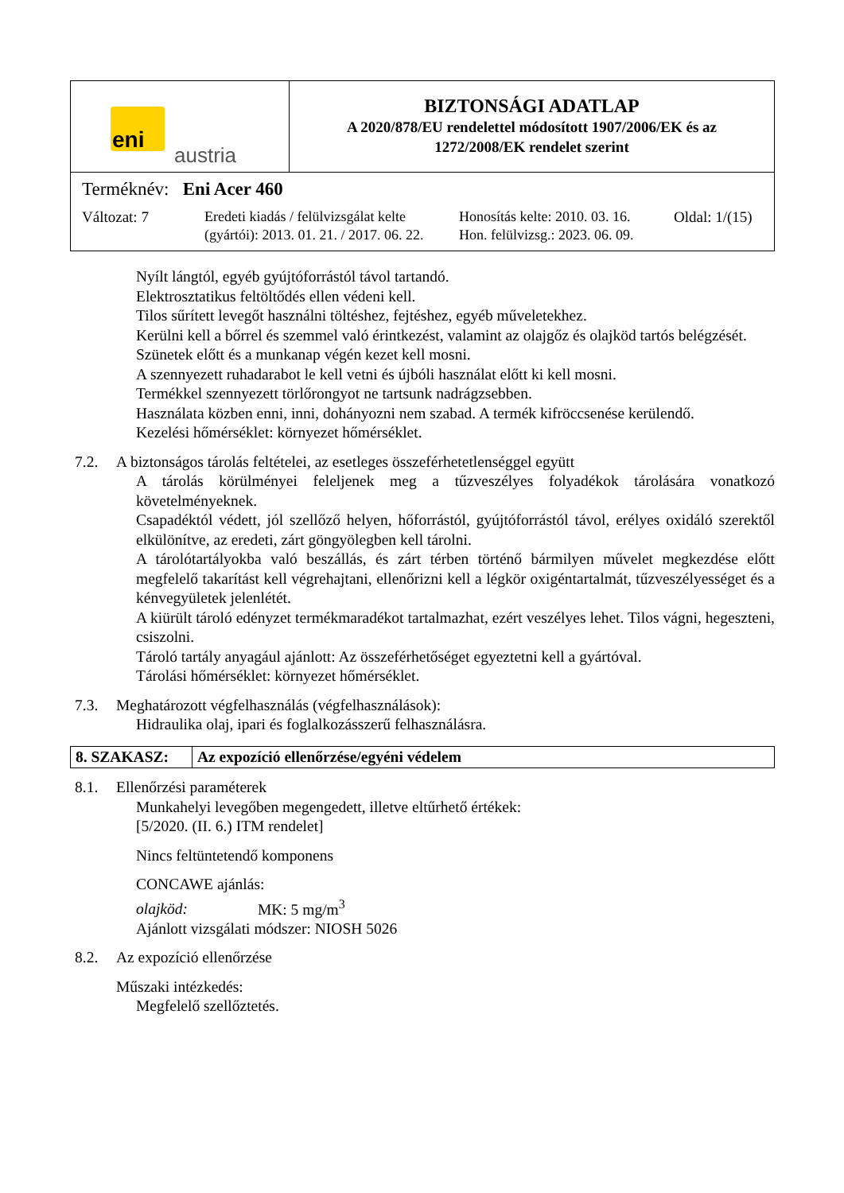| eni austria | BIZTONSÁGI ADATLAP A 2020/878/EU rendelettel módosított 1907/2006/EK és az 1272/2008/EK rendelet szerint |
| Terméknév: Eni Acer 460 Változat: 7 Eredeti kiadás / felülvizsgálat kelte (gyártói): 2013. 01. 21. / 2017. 06. 22. Honosítás kelte: 2010. 03. 16. Hon. felülvizsg.: 2023. 06. 09. Oldal: 1/(15) | |
Nyílt lángtól, egyéb gyújtóforrástól távol tartandó.
Elektrosztatikus feltöltődés ellen védeni kell.
Tilos sűrített levegőt használni töltéshez, fejtéshez, egyéb műveletekhez.
Kerülni kell a bőrrel és szemmel való érintkezést, valamint az olajgőz és olajköd tartós belégzését.
Szünetek előtt és a munkanap végén kezet kell mosni.
A szennyezett ruhadarabot le kell vetni és újbóli használat előtt ki kell mosni.
Termékkel szennyezett törlőrongyot ne tartsunk nadrágzsebben.
Használata közben enni, inni, dohányozni nem szabad. A termék kifröccsenése kerülendő.
Kezelési hőmérséklet: környezet hőmérséklet.
7.2. A biztonságos tárolás feltételei, az esetleges összeférhetetlenséggel együtt
A tárolás körülményei feleljenek meg a tűzveszélyes folyadékok tárolására vonatkozó követelményeknek.
Csapadéktól védett, jól szellőző helyen, hőforrástól, gyújtóforrástól távol, erélyes oxidáló szerektől elkülönítve, az eredeti, zárt göngyölegben kell tárolni.
A tárolótartályokba való beszállás, és zárt térben történő bármilyen művelet megkezdése előtt megfelelő takarítást kell végrehajtani, ellenőrizni kell a légkör oxigéntartalmát, tűzveszélyességet és a kénvegyületek jelenlétét.
A kiürült tároló edényzet termékmaradékot tartalmazhat, ezért veszélyes lehet. Tilos vágni, hegeszteni, csiszolni.
Tároló tartály anyagául ajánlott: Az összeférhetőséget egyeztetni kell a gyártóval.
Tárolási hőmérséklet: környezet hőmérséklet.
7.3. Meghatározott végfelhasználás (végfelhasználások):
Hidraulika olaj, ipari és foglalkozásszerű felhasználásra.
8. SZAKASZ: Az expozíció ellenőrzése/egyéni védelem
8.1. Ellenőrzési paraméterek
Munkahelyi levegőben megengedett, illetve eltűrhető értékek:
[5/2020. (II. 6.) ITM rendelet]
Nincs feltüntetendő komponens
CONCAWE ajánlás:
olajköd: MK: 5 mg/m<sup>3</sup>
Ajánlott vizsgálati módszer: NIOSH 5026
8.2. Az expozíció ellenőrzése
Műszaki intézkedés:
Megfelelő szellőztetés.